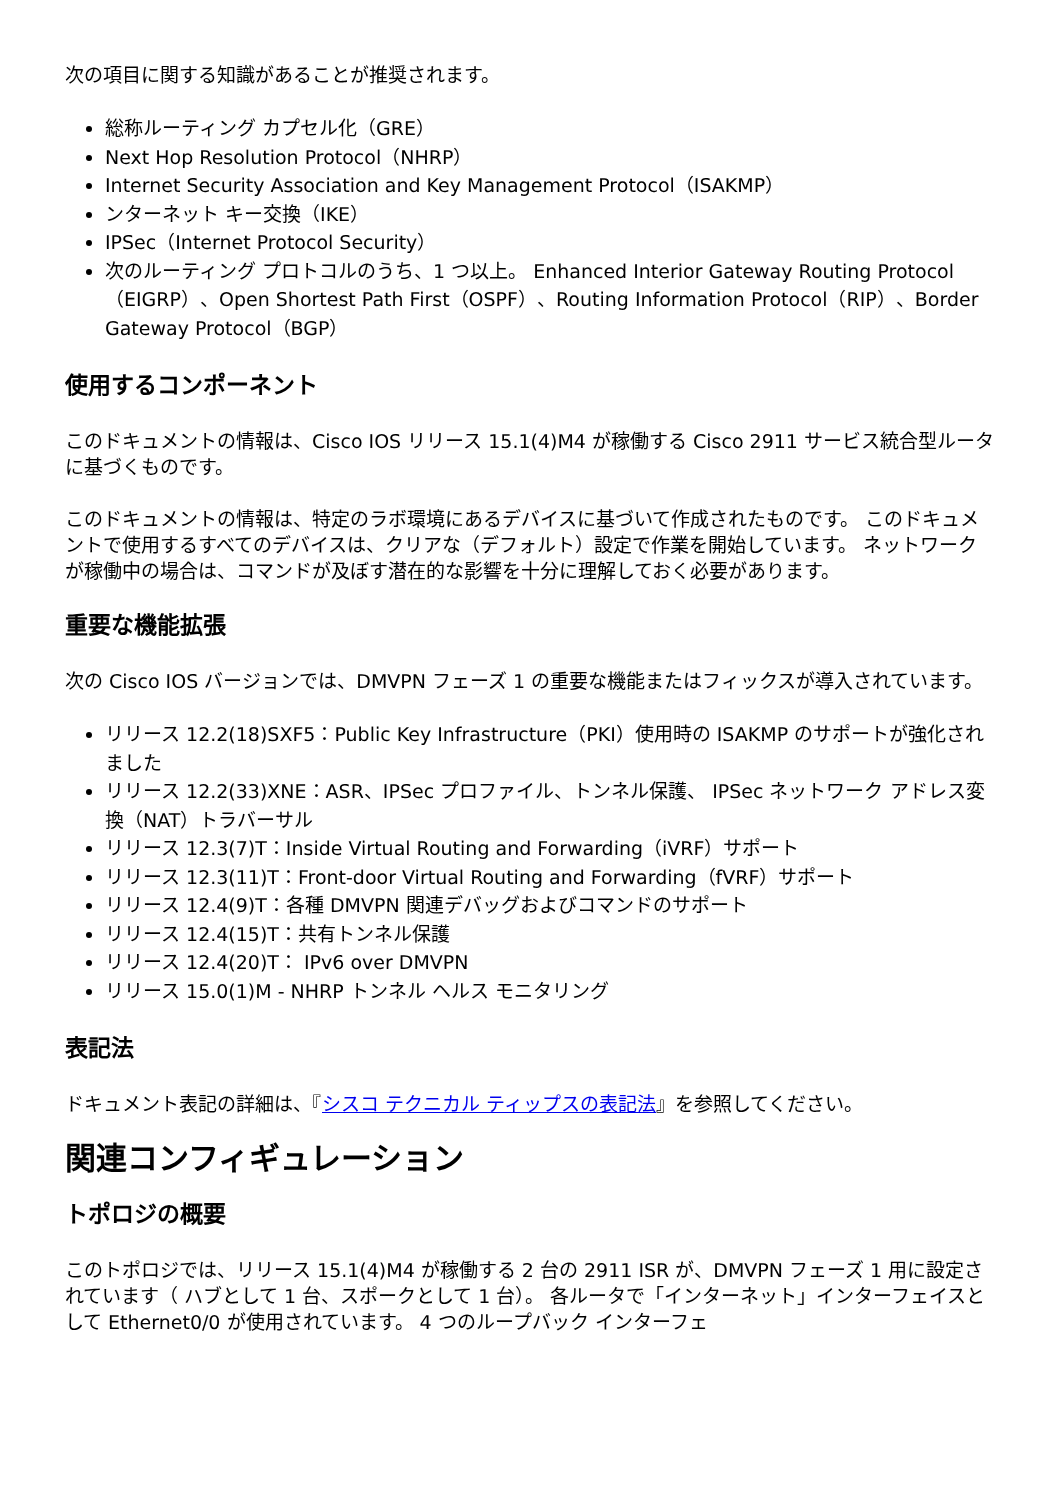次の項目に関する知識があることが推奨されます。
総称ルーティング カプセル化（GRE）
Next Hop Resolution Protocol（NHRP）
Internet Security Association and Key Management Protocol（ISAKMP）
ンターネット キー交換（IKE）
IPSec（Internet Protocol Security）
次のルーティング プロトコルのうち、1 つ以上。 Enhanced Interior Gateway Routing Protocol（EIGRP）、Open Shortest Path First（OSPF）、Routing Information Protocol（RIP）、Border Gateway Protocol（BGP）
使用するコンポーネント
このドキュメントの情報は、Cisco IOS リリース 15.1(4)M4 が稼働する Cisco 2911 サービス統合型ルータに基づくものです。
このドキュメントの情報は、特定のラボ環境にあるデバイスに基づいて作成されたものです。 このドキュメントで使用するすべてのデバイスは、クリアな（デフォルト）設定で作業を開始しています。 ネットワークが稼働中の場合は、コマンドが及ぼす潜在的な影響を十分に理解しておく必要があります。
重要な機能拡張
次の Cisco IOS バージョンでは、DMVPN フェーズ 1 の重要な機能またはフィックスが導入されています。
リリース 12.2(18)SXF5：Public Key Infrastructure（PKI）使用時の ISAKMP のサポートが強化されました
リリース 12.2(33)XNE：ASR、IPSec プロファイル、トンネル保護、 IPSec ネットワーク アドレス変換（NAT）トラバーサル
リリース 12.3(7)T：Inside Virtual Routing and Forwarding（iVRF）サポート
リリース 12.3(11)T：Front-door Virtual Routing and Forwarding（fVRF）サポート
リリース 12.4(9)T：各種 DMVPN 関連デバッグおよびコマンドのサポート
リリース 12.4(15)T：共有トンネル保護
リリース 12.4(20)T： IPv6 over DMVPN
リリース 15.0(1)M - NHRP トンネル ヘルス モニタリング
表記法
ドキュメント表記の詳細は、『シスコ テクニカル ティップスの表記法』を参照してください。
関連コンフィギュレーション
トポロジの概要
このトポロジでは、リリース 15.1(4)M4 が稼働する 2 台の 2911 ISR が、DMVPN フェーズ 1 用に設定されています（ ハブとして 1 台、スポークとして 1 台）。 各ルータで「インターネット」インターフェイスとして Ethernet0/0 が使用されています。 4 つのループバック インターフェ